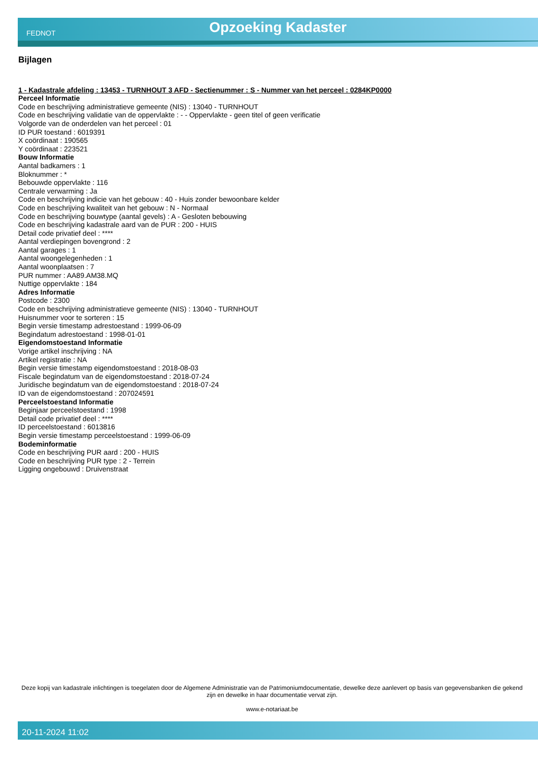FEDNOT
Opzoeking Kadaster
Bijlagen
1 - Kadastrale afdeling : 13453 - TURNHOUT 3 AFD - Sectienummer : S - Nummer van het perceel : 0284KP0000
Perceel Informatie
Code en beschrijving administratieve gemeente (NIS) : 13040 - TURNHOUT
Code en beschrijving validatie van de oppervlakte : - - Oppervlakte - geen titel of geen verificatie
Volgorde van de onderdelen van het perceel : 01
ID PUR toestand : 6019391
X coördinaat : 190565
Y coördinaat : 223521
Bouw Informatie
Aantal badkamers : 1
Bloknummer : *
Bebouwde oppervlakte : 116
Centrale verwarming : Ja
Code en beschrijving indicie van het gebouw : 40 - Huis zonder bewoonbare kelder
Code en beschrijving kwaliteit van het gebouw : N - Normaal
Code en beschrijving bouwtype (aantal gevels) : A - Gesloten bebouwing
Code en beschrijving kadastrale aard van de PUR : 200 - HUIS
Detail code privatief deel : ****
Aantal verdiepingen bovengrond : 2
Aantal garages : 1
Aantal woongelegenheden : 1
Aantal woonplaatsen : 7
PUR nummer : AA89.AM38.MQ
Nuttige oppervlakte : 184
Adres Informatie
Postcode : 2300
Code en beschrijving administratieve gemeente (NIS) : 13040 - TURNHOUT
Huisnummer voor te sorteren : 15
Begin versie timestamp adrestoestand : 1999-06-09
Begindatum adrestoestand : 1998-01-01
Eigendomstoestand Informatie
Vorige artikel inschrijving : NA
Artikel registratie : NA
Begin versie timestamp eigendomstoestand : 2018-08-03
Fiscale begindatum van de eigendomstoestand : 2018-07-24
Juridische begindatum van de eigendomstoestand : 2018-07-24
ID van de eigendomstoestand : 207024591
Perceelstoestand Informatie
Beginjaar perceelstoestand : 1998
Detail code privatief deel : ****
ID perceelstoestand : 6013816
Begin versie timestamp perceelstoestand : 1999-06-09
Bodeminformatie
Code en beschrijving PUR aard : 200 - HUIS
Code en beschrijving PUR type : 2 - Terrein
Ligging ongebouwd : Druivenstraat
Deze kopij van kadastrale inlichtingen is toegelaten door de Algemene Administratie van de Patrimoniumdocumentatie, dewelke deze aanlevert op basis van gegevensbanken die gekend zijn en dewelke in haar documentatie vervat zijn.
www.e-notariaat.be
20-11-2024 11:02